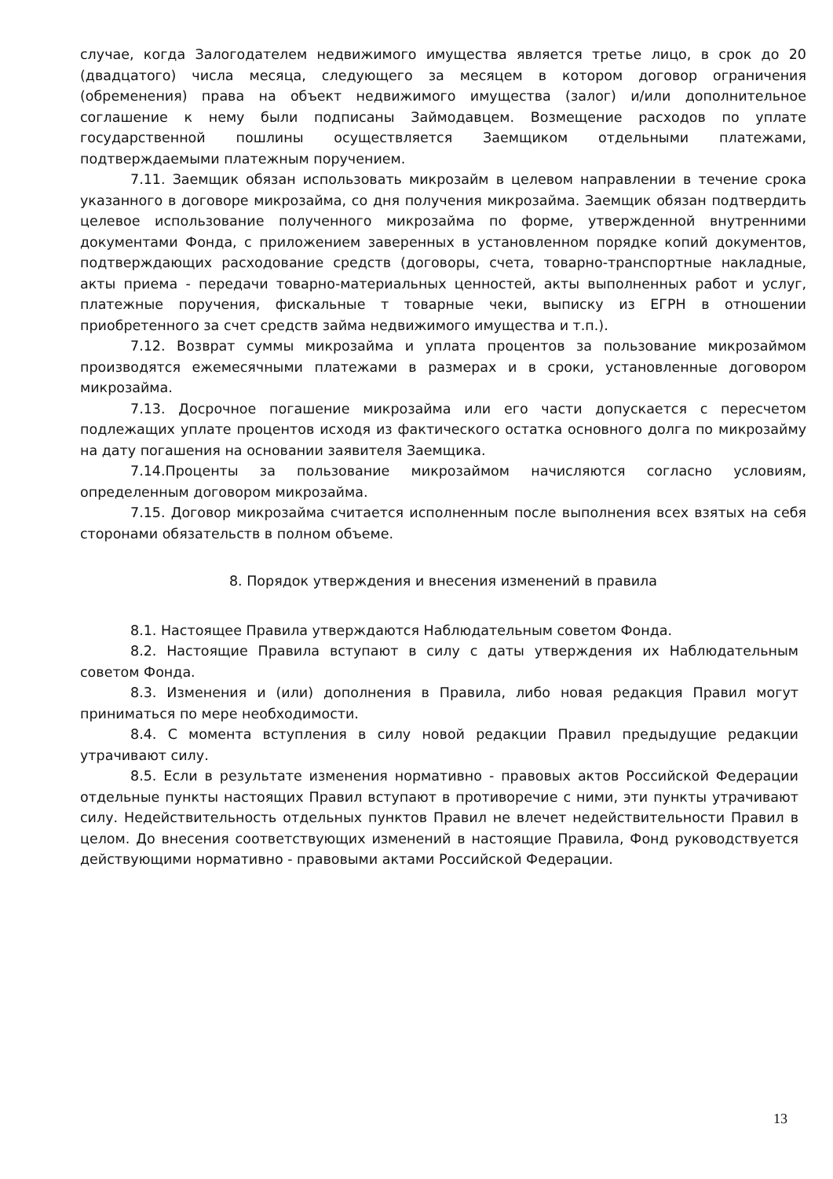случае, когда Залогодателем недвижимого имущества является третье лицо, в срок до 20 (двадцатого) числа месяца, следующего за месяцем в котором договор ограничения (обременения) права на объект недвижимого имущества (залог) и/или дополнительное соглашение к нему были подписаны Займодавцем. Возмещение расходов по уплате государственной пошлины осуществляется Заемщиком отдельными платежами, подтверждаемыми платежным поручением.
7.11. Заемщик обязан использовать микрозайм в целевом направлении в течение срока указанного в договоре микрозайма, со дня получения микрозайма. Заемщик обязан подтвердить целевое использование полученного микрозайма по форме, утвержденной внутренними документами Фонда, с приложением заверенных в установленном порядке копий документов, подтверждающих расходование средств (договоры, счета, товарно-транспортные накладные, акты приема - передачи товарно-материальных ценностей, акты выполненных работ и услуг, платежные поручения, фискальные т товарные чеки, выписку из ЕГРН в отношении приобретенного за счет средств займа недвижимого имущества и т.п.).
7.12. Возврат суммы микрозайма и уплата процентов за пользование микрозаймом производятся ежемесячными платежами в размерах и в сроки, установленные договором микрозайма.
7.13. Досрочное погашение микрозайма или его части допускается с пересчетом подлежащих уплате процентов исходя из фактического остатка основного долга по микрозайму на дату погашения на основании заявителя Заемщика.
7.14.Проценты за пользование микрозаймом начисляются согласно условиям, определенным договором микрозайма.
7.15. Договор микрозайма считается исполненным после выполнения всех взятых на себя сторонами обязательств в полном объеме.
8. Порядок утверждения и внесения изменений в правила
8.1. Настоящее Правила утверждаются Наблюдательным советом Фонда.
8.2. Настоящие Правила вступают в силу с даты утверждения их Наблюдательным советом Фонда.
8.3. Изменения и (или) дополнения в Правила, либо новая редакция Правил могут приниматься по мере необходимости.
8.4. С момента вступления в силу новой редакции Правил предыдущие редакции утрачивают силу.
8.5. Если в результате изменения нормативно - правовых актов Российской Федерации отдельные пункты настоящих Правил вступают в противоречие с ними, эти пункты утрачивают силу. Недействительность отдельных пунктов Правил не влечет недействительности Правил в целом. До внесения соответствующих изменений в настоящие Правила, Фонд руководствуется действующими нормативно - правовыми актами Российской Федерации.
13